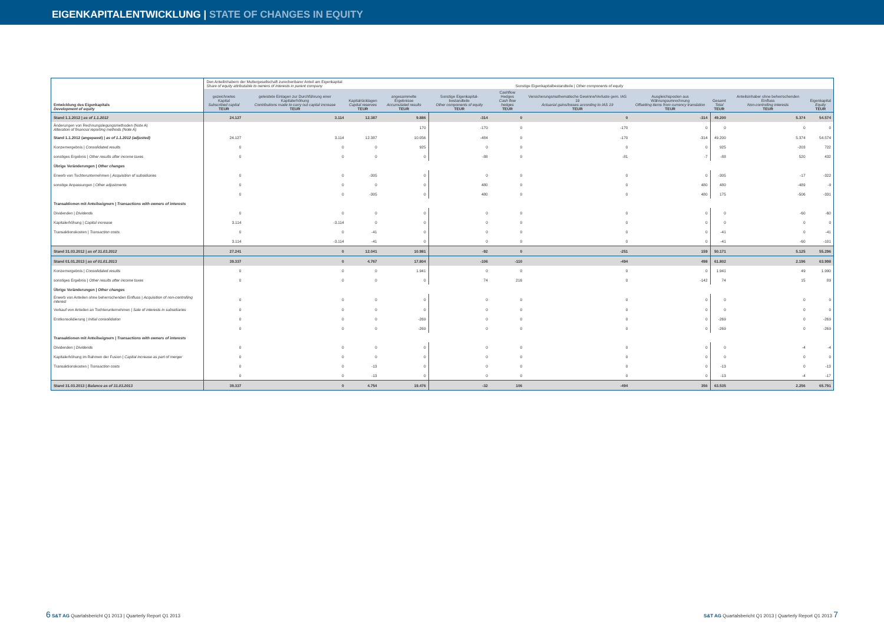EIGENKAPITALENTWICKLUNG | STATE OF CHANGES IN EQUITY
| | Den Anteilinhabern der Muttergesellschaft zurechenbarer Anteil am Eigenkapital Share of equity attributable to owners of interests in parent company | | | | Sonstige Eigenkapitalbestandteile / Other components of equity | | | | | | |
| --- | --- | --- | --- | --- | --- | --- | --- | --- | --- | --- | --- |
| Entwicklung des Eigenkapitals Development of equity | gezeichnetes Kapital Subscribed capital TEUR | geleistete Einlagen zur Durchführung einer Kapitalerhöhung Contributions made to carry out capital increase TEUR | Kapitalrücklagen Capital reserves TEUR | angesammelte Ergebnisse Accumulated results TEUR | Sonstige Eigenkapital-bestandteile Other components of equity TEUR | Cashflow Hedges Cash flow hedges TEUR | Versicherungsmathematische Gewinne/Verluste gem. IAS 19 Actuarial gains/losses according to IAS 19 TEUR | Ausgleichsposten aus Währungsumrechnung Offsetting items from currency translation TEUR | Gesamt Total TEUR | Anteilsinhaber ohne beherrschenden Einfluss Non-controlling interests TEUR | Eigenkapital Equity TEUR |
| Stand 1.1.2012 / as of 1.1.2012 | 24.127 | 3.114 | 12.387 | 9.886 | -314 | 0 | 0 | -314 | 49.200 | 5.374 | 54.574 |
| Änderungen von Rechnungslegungsmethoden (Note A) Alteration of financial reporting methods (Note A) | | | | 170 | -170 | 0 | -170 | 0 | 0 | 0 | 0 |
| Stand 1.1.2012 (angepasst) / as of 1.1.2012 (adjusted) | 24.127 | 3.114 | 12.387 | 10.056 | -484 | 0 | -170 | -314 | 49.200 | 5.374 | 54.574 |
| Konzernergebnis / Consolidated results | 0 | 0 | 0 | 925 | 0 | 0 | 0 | 0 | 925 | -203 | 722 |
| sonstiges Ergebnis / Other results after income taxes | 0 | 0 | 0 | 0 | -88 | 0 | -81 | -7 | -88 | 520 | 432 |
| Übrige Veränderungen / Other changes | | | | | | | | | | | |
| Erwerb von Tochterunternehmen / Acquisition of subsidiaries | 0 | 0 | -305 | 0 | 0 | 0 | 0 | 0 | -305 | -17 | -322 |
| sonstige Anpassungen / Other adjustments | 0 | 0 | 0 | 0 | 480 | 0 | 0 | 480 | 480 | -489 | -9 |
| | 0 | 0 | -305 | 0 | 480 | 0 | 0 | 480 | 175 | -506 | -331 |
| Transaktionen mit Anteilseignern / Transactions with owners of interests | | | | | | | | | | | |
| Dividenden / Dividends | 0 | 0 | 0 | 0 | 0 | 0 | 0 | 0 | 0 | -60 | -60 |
| Kapitalerhöhung / Capital increase | 3.114 | -3.114 | 0 | 0 | 0 | 0 | 0 | 0 | 0 | 0 | 0 |
| Transaktionskosten / Transaction costs | 0 | 0 | -41 | 0 | 0 | 0 | 0 | 0 | -41 | 0 | -41 |
| | 3.114 | -3.114 | -41 | 0 | 0 | 0 | 0 | 0 | -41 | -60 | -101 |
| Stand 31.03.2012 / as of 31.03.2012 | 27.241 | 0 | 12.041 | 10.981 | -92 | 0 | -251 | 159 | 50.171 | 5.125 | 55.296 |
| Stand 01.01.2013 / as of 01.01.2013 | 39.337 | 0 | 4.767 | 17.804 | -106 | -110 | -494 | 498 | 61.802 | 2.196 | 63.998 |
| Konzernergebnis / Consolidated results | 0 | 0 | 0 | 1.941 | 0 | 0 | 0 | 0 | 1.941 | 49 | 1.990 |
| sonstiges Ergebnis / Other results after income taxes | 0 | 0 | 0 | 0 | 74 | 216 | 0 | -142 | 74 | 15 | 89 |
| Übrige Veränderungen / Other changes | | | | | | | | | | | |
| Erwerb von Anteilen ohne beherrschenden Einfluss / Acquisition of non-controlling interest | 0 | 0 | 0 | 0 | 0 | 0 | 0 | 0 | 0 | 0 | 0 |
| Verkauf von Anteilen an Tochterunternehmen / Sale of interests in subsidiaries | 0 | 0 | 0 | 0 | 0 | 0 | 0 | 0 | 0 | 0 | 0 |
| Erstkonsolidierung / Initial consolidation | 0 | 0 | 0 | -269 | 0 | 0 | 0 | 0 | -269 | 0 | -269 |
| | 0 | 0 | 0 | -269 | 0 | 0 | 0 | 0 | -269 | 0 | -269 |
| Transaktionen mit Anteilseignern / Transactions with owners of interests | | | | | | | | | | | |
| Dividenden / Dividends | 0 | 0 | 0 | 0 | 0 | 0 | 0 | 0 | 0 | -4 | -4 |
| Kapitalerhöhung im Rahmen der Fusion / Capital increase as part of merger | 0 | 0 | 0 | 0 | 0 | 0 | 0 | 0 | 0 | 0 | 0 |
| Transaktionskosten / Transaction costs | 0 | 0 | -13 | 0 | 0 | 0 | 0 | 0 | -13 | 0 | -13 |
| | 0 | 0 | -13 | 0 | 0 | 0 | 0 | 0 | -13 | -4 | -17 |
| Stand 31.03.2013 / Balance as of 31.03.2013 | 39.337 | 0 | 4.754 | 19.476 | -32 | 106 | -494 | 356 | 63.535 | 2.256 | 65.791 |
6 S&T AG Quartalsbericht Q1 2013 | Quarterly Report Q1 2013
S&T AG Quartalsbericht Q1 2013 | Quarterly Report Q1 2013 7